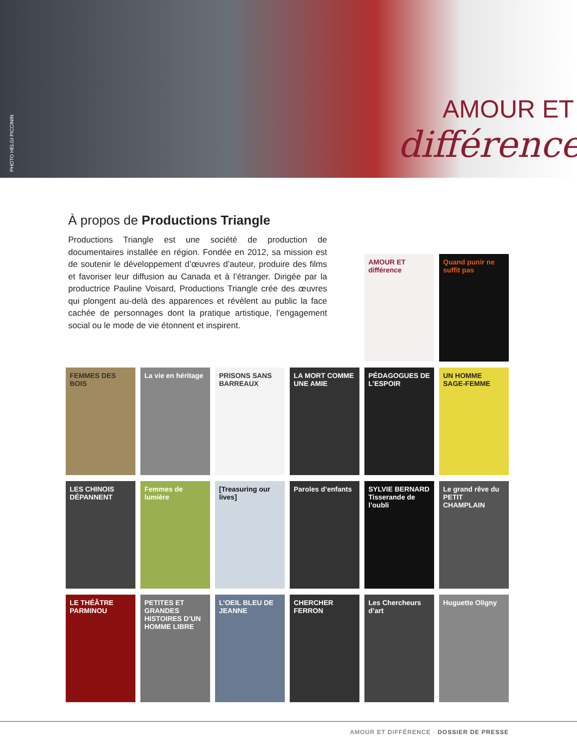PHOTO HELGI PICCININ
AMOUR ET
différence
À propos de Productions Triangle
Productions Triangle est une société de production de documentaires installée en région. Fondée en 2012, sa mission est de soutenir le développement d’œuvres d’auteur, produire des films et favoriser leur diffusion au Canada et à l’étranger. Dirigée par la productrice Pauline Voisard, Productions Triangle crée des œuvres qui plongent au-delà des apparences et révèlent au public la face cachée de personnages dont la pratique artistique, l’engagement social ou le mode de vie étonnent et inspirent.
AMOUR ET différence
Quand punir ne suffit pas
FEMMES DES BOIS
La vie en héritage
PRISONS SANS BARREAUX
LA MORT COMME UNE AMIE
PÉDAGOGUES DE L’ESPOIR
UN HOMME SAGE-FEMME
LES CHINOIS DÉPANNENT
Femmes de lumière
[Treasuring our lives]
Paroles d’enfants
SYLVIE BERNARD Tisserande de l’oubli
Le grand rêve du PETIT CHAMPLAIN
LE THÉÂTRE PARMINOU
PETITES ET GRANDES HISTOIRES D’UN HOMME LIBRE
L’OEIL BLEU DE JEANNE
CHERCHER FERRON
Les Chercheurs d’art
Huguette Oligny
AMOUR ET DIFFÉRENCE · DOSSIER DE PRESSE